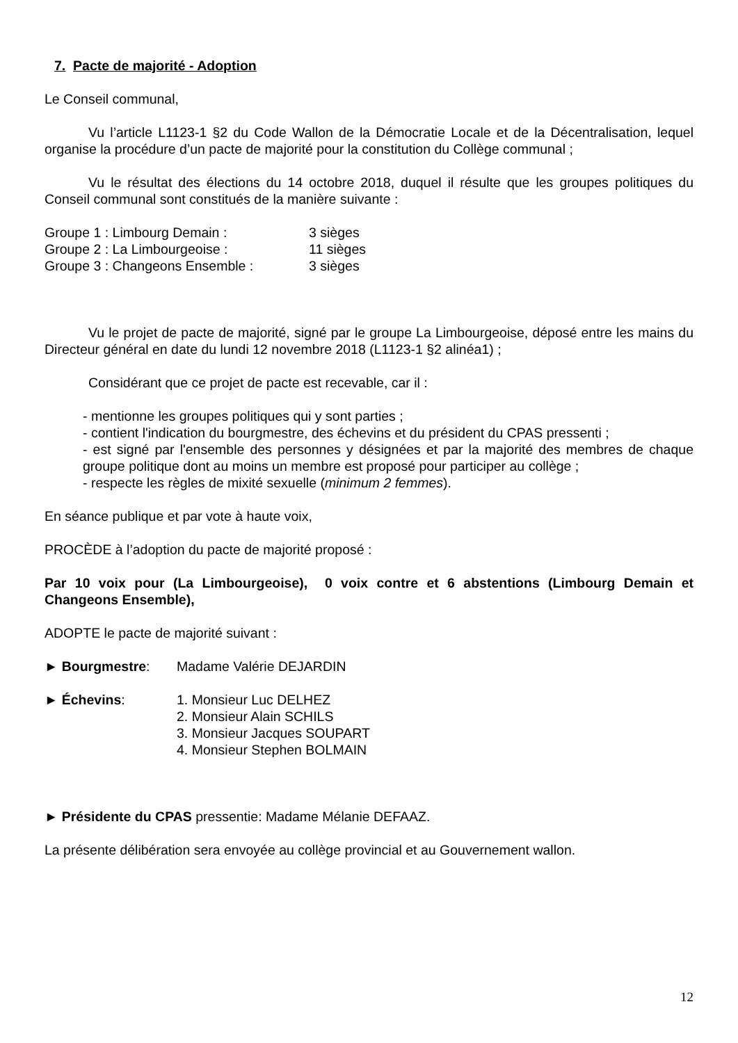7. Pacte de majorité - Adoption
Le Conseil communal,
Vu l’article L1123-1 §2 du Code Wallon de la Démocratie Locale et de la Décentralisation, lequel organise la procédure d’un pacte de majorité pour la constitution du Collège communal ;
Vu le résultat des élections du 14 octobre 2018, duquel il résulte que les groupes politiques du Conseil communal sont constitués de la manière suivante :
| Groupe 1 : Limbourg Demain : | 3 sièges |
| Groupe 2 : La Limbourgeoise : | 11 sièges |
| Groupe 3 : Changeons Ensemble : | 3 sièges |
Vu le projet de pacte de majorité, signé par le groupe La Limbourgeoise, déposé entre les mains du Directeur général en date du lundi 12 novembre 2018 (L1123-1 §2 alinéa1) ;
Considérant que ce projet de pacte est recevable, car il :
- mentionne les groupes politiques qui y sont parties ;
- contient l'indication du bourgmestre, des échevins et du président du CPAS pressenti ;
- est signé par l'ensemble des personnes y désignées et par la majorité des membres de chaque groupe politique dont au moins un membre est proposé pour participer au collège ;
- respecte les règles de mixité sexuelle (minimum 2 femmes).
En séance publique et par vote à haute voix,
PROCÈDE à l’adoption du pacte de majorité proposé :
Par 10 voix pour (La Limbourgeoise), 0 voix contre et 6 abstentions (Limbourg Demain et Changeons Ensemble),
ADOPTE le pacte de majorité suivant :
| ► Bourgmestre : | Madame Valérie DEJARDIN |
| ► Échevins : | 1. Monsieur Luc DELHEZ 2. Monsieur Alain SCHILS 3. Monsieur Jacques SOUPART 4. Monsieur Stephen BOLMAIN |
► Présidente du CPAS pressentie: Madame Mélanie DEFAAZ.
La présente délibération sera envoyée au collège provincial et au Gouvernement wallon.
12